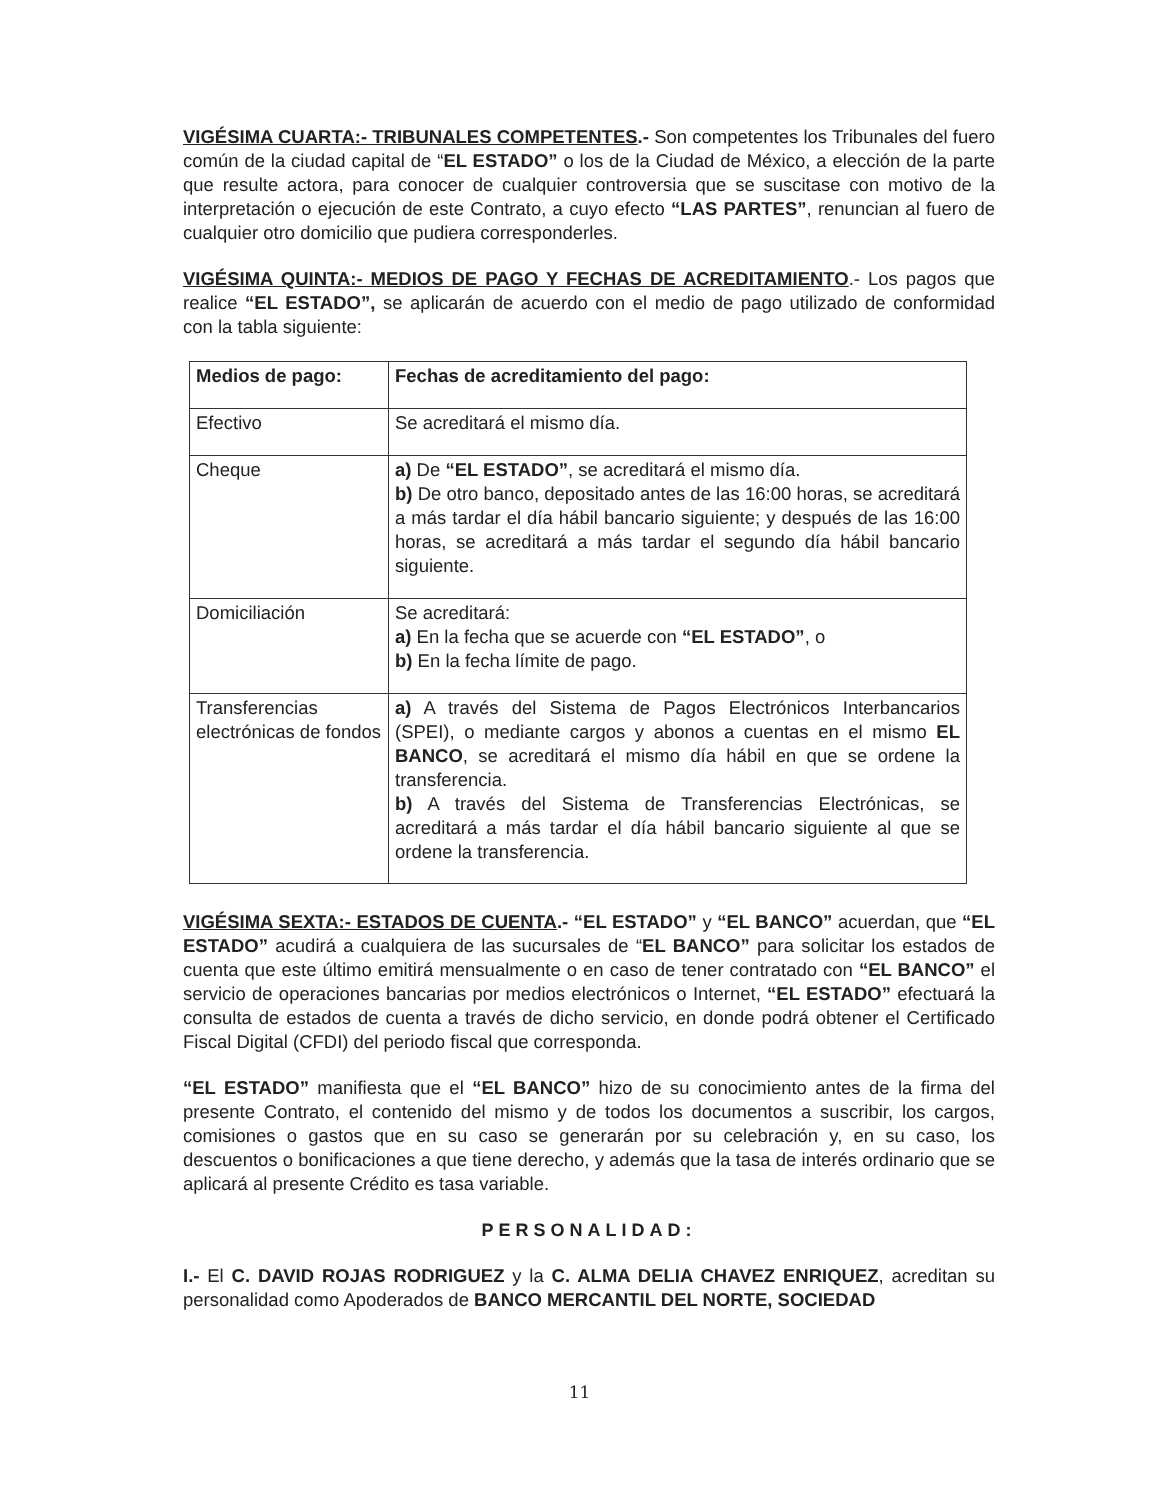VIGÉSIMA CUARTA:- TRIBUNALES COMPETENTES.- Son competentes los Tribunales del fuero común de la ciudad capital de “EL ESTADO” o los de la Ciudad de México, a elección de la parte que resulte actora, para conocer de cualquier controversia que se suscitase con motivo de la interpretación o ejecución de este Contrato, a cuyo efecto “LAS PARTES”, renuncian al fuero de cualquier otro domicilio que pudiera corresponderles.
VIGÉSIMA QUINTA:- MEDIOS DE PAGO Y FECHAS DE ACREDITAMIENTO.- Los pagos que realice “EL ESTADO”, se aplicarán de acuerdo con el medio de pago utilizado de conformidad con la tabla siguiente:
| Medios de pago: | Fechas de acreditamiento del pago: |
| Efectivo | Se acreditará el mismo día. |
| Cheque | a) De “EL ESTADO” , se acreditará el mismo día. b) De otro banco, depositado antes de las 16:00 horas, se acreditará a más tardar el día hábil bancario siguiente; y después de las 16:00 horas, se acreditará a más tardar el segundo día hábil bancario siguiente. |
| Domiciliación | Se acreditará: a) En la fecha que se acuerde con “EL ESTADO” , o b) En la fecha límite de pago. |
| Transferencias electrónicas de fondos | a) A través del Sistema de Pagos Electrónicos Interbancarios (SPEI), o mediante cargos y abonos a cuentas en el mismo EL BANCO , se acreditará el mismo día hábil en que se ordene la transferencia. b) A través del Sistema de Transferencias Electrónicas, se acreditará a más tardar el día hábil bancario siguiente al que se ordene la transferencia. |
VIGÉSIMA SEXTA:- ESTADOS DE CUENTA.- “EL ESTADO” y “EL BANCO” acuerdan, que “EL ESTADO” acudirá a cualquiera de las sucursales de “EL BANCO” para solicitar los estados de cuenta que este último emitirá mensualmente o en caso de tener contratado con “EL BANCO” el servicio de operaciones bancarias por medios electrónicos o Internet, “EL ESTADO” efectuará la consulta de estados de cuenta a través de dicho servicio, en donde podrá obtener el Certificado Fiscal Digital (CFDI) del periodo fiscal que corresponda.
“EL ESTADO” manifiesta que el “EL BANCO” hizo de su conocimiento antes de la firma del presente Contrato, el contenido del mismo y de todos los documentos a suscribir, los cargos, comisiones o gastos que en su caso se generarán por su celebración y, en su caso, los descuentos o bonificaciones a que tiene derecho, y además que la tasa de interés ordinario que se aplicará al presente Crédito es tasa variable.
PERSONALIDAD:
I.- El C. DAVID ROJAS RODRIGUEZ y la C. ALMA DELIA CHAVEZ ENRIQUEZ, acreditan su personalidad como Apoderados de BANCO MERCANTIL DEL NORTE, SOCIEDAD
11